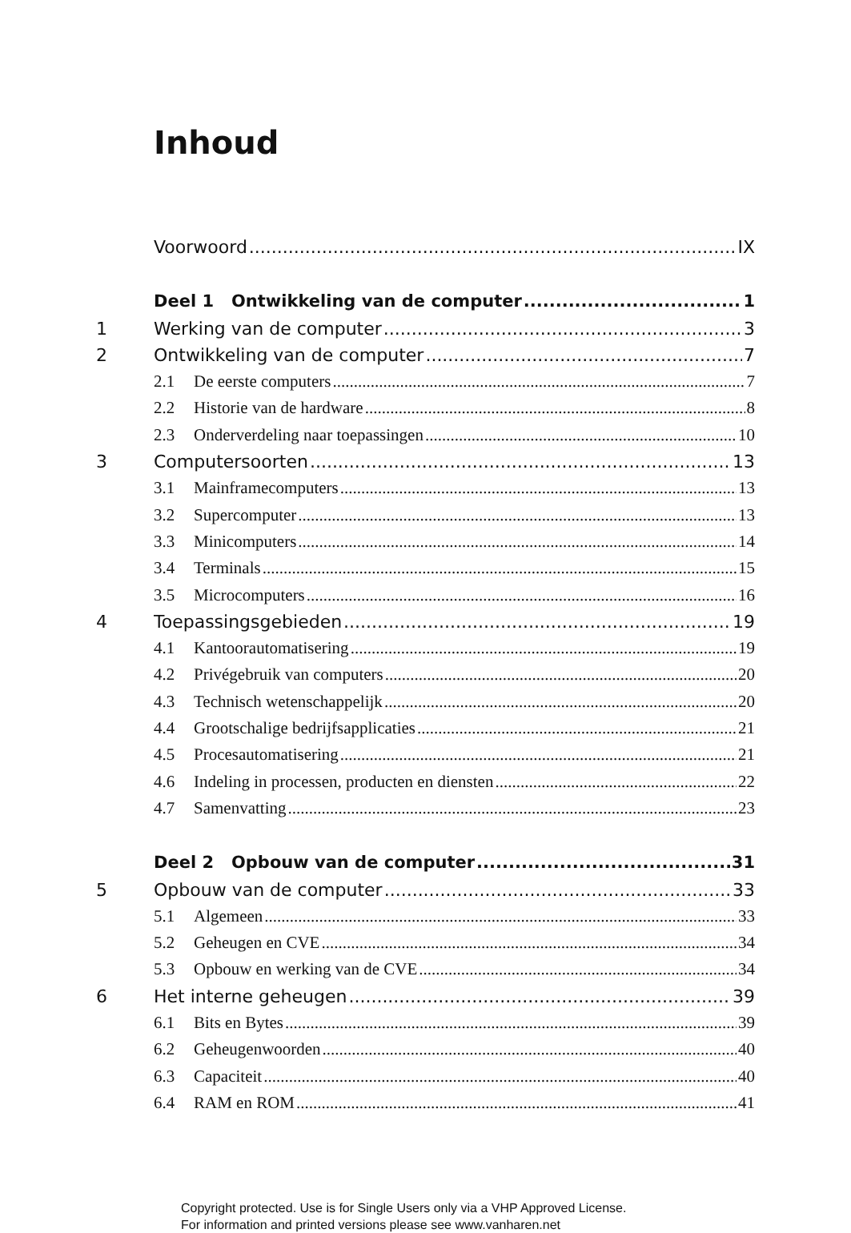Inhoud
Voorwoord IX
Deel 1 Ontwikkeling van de computer 1
1 Werking van de computer 3
2 Ontwikkeling van de computer 7
2.1 De eerste computers 7
2.2 Historie van de hardware 8
2.3 Onderverdeling naar toepassingen 10
3 Computersoorten 13
3.1 Mainframecomputers 13
3.2 Supercomputer 13
3.3 Minicomputers 14
3.4 Terminals 15
3.5 Microcomputers 16
4 Toepassingsgebieden 19
4.1 Kantoorautomatisering 19
4.2 Privégebruik van computers 20
4.3 Technisch wetenschappelijk 20
4.4 Grootschalige bedrijfsapplicaties 21
4.5 Procesautomatisering 21
4.6 Indeling in processen, producten en diensten 22
4.7 Samenvatting 23
Deel 2 Opbouw van de computer 31
5 Opbouw van de computer 33
5.1 Algemeen 33
5.2 Geheugen en CVE 34
5.3 Opbouw en werking van de CVE 34
6 Het interne geheugen 39
6.1 Bits en Bytes 39
6.2 Geheugenwoorden 40
6.3 Capaciteit 40
6.4 RAM en ROM 41
Copyright protected. Use is for Single Users only via a VHP Approved License.
For information and printed versions please see www.vanharen.net